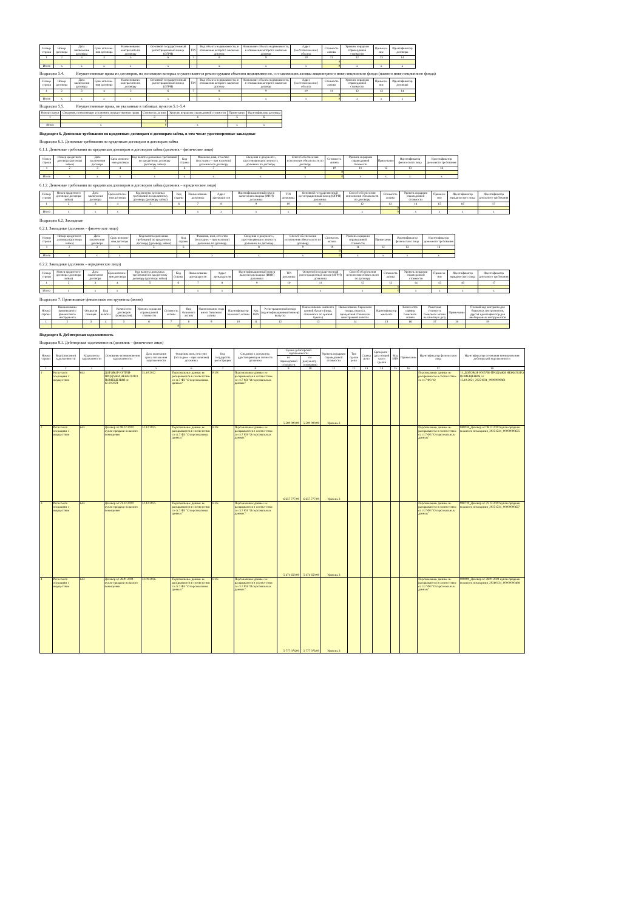| Номер строки | Номер договора | Дата заключения договора | Срок исполне-ния договора | Наименование контрагента по договору | Основной государственный регистрационный номер (ОГРН) | TIN | Вид объекта недвижимости, в отношении которого заключен договор | Назначение объекта недвижимости, в отношении которого заключен договор | Адрес (местоположение) объекта | Стоимость актива | Уровень иерархии справедливой стоимости | Примеча-ние | Идентификатор договора |
| --- | --- | --- | --- | --- | --- | --- | --- | --- | --- | --- | --- | --- | --- |
| 1 | 2 | 3 | 4 | 5 | 6 | 7 | 8 | 9 | 10 | 11 | 12 | 13 | 14 |
| | | | | | | | | | | 0 | | | |
| Итого | x | x | x | x | x | | x | x | x | 0 | x | x | x |
Подраздел 5.4. Имущественные права из договоров, на основании которых осуществляется реконструкция объектов недвижимости, составляющих активы акционерного инвестиционного фонда (паевого инвестиционного фонда)
| Номер строки | Номер договора | Дата заключения договора | Срок исполне-ния договора | Наименование контрагента по договору | Основной государственный регистрационный номер (ОГРН) | TIN | Вид объекта недвижимости, в отношении которого заключен договор | Назначение объекта недвижимости, в отношении которого заключен договор | Адрес (местоположение) объекта | Стоимость актива | Уровень иерархии справедливой стоимости | Примеча-ние | Идентификатор договора |
| --- | --- | --- | --- | --- | --- | --- | --- | --- | --- | --- | --- | --- | --- |
| 1 | 2 | 3 | 4 | 5 | 6 | 7 | 8 | 9 | 10 | 11 | 12 | 13 | 14 |
| | | | | | | | | | | 0 | | | |
| Итого | x | x | x | x | x | | x | x | x | 0 | x | x | x |
Подраздел 5.5. Имущественные права, не указанные в таблицах пунктов 5.1–5.4
| Номер строки | Сведения, позволяющие установить имущественные права | Стоимость актива | Уровень иерархии справедливой стоимости | Примечание | Идентификатор договора |
| --- | --- | --- | --- | --- | --- |
| 1 | 2 | 3 | 4 | 5 | 6 |
| | | 0 | | | |
| Итого | x | 0 | x | x | x |
Подраздел 6. Денежные требования по кредитным договорам и договорам займа, в том числе удостоверенные закладные
Подраздел 6.1. Денежные требования по кредитным договорам и договорам займа
6.1.1. Денежные требования по кредитным договорам и договорам займа (должник – физическое лицо)
| Номер строки | Номер кредитного договора (договора займа) | Дата заключения договора | Срок исполне-ния договора | Код валюты денежных требований по кредитному договору (договору займа) | Код страны | Фамилия, имя, отчество (последнее – при наличии) должника по договору | Сведения о документе, удостоверяющем личность должника по договору | Способ обеспечения исполнения обязательств по договору | Стоимость актива | Уровень иерархии справедливой стоимости | Примечание | Идентификатор физического лица | Идентификатор денежного требования |
| --- | --- | --- | --- | --- | --- | --- | --- | --- | --- | --- | --- | --- | --- |
| 1 | 2 | 3 | 4 | 5 | 6 | 7 | 8 | 9 | 10 | 11 | 12 | 13 | 14 |
| | | | | | | | | | 0 | | | | |
| Итого | x | x | x | x | x | x | x | x | 0 | x | x | x | x |
6.1.2. Денежные требования по кредитным договорам и договорам займа (должник – юридическое лицо)
| Номер строки | Номер кредитного договора (договора займа) | Дата заключения договора | Срок исполне-ния договора | Код валюты денежных требований по кредитному договору (договору займа) | Код страны | Наименование должника | Адрес арендодателя | Идентификационный номер налогоплательщика (ИНН) должника | TIN должника | Основной государственный регистрационный номер (ОГРН) должника | Способ обеспечения исполнения обязательств по договору | Стоимость актива | Уровень иерархии справедливой стоимости | Примеча-ние | Идентификатор юридического лица | Идентификатор денежного требования |
| --- | --- | --- | --- | --- | --- | --- | --- | --- | --- | --- | --- | --- | --- | --- | --- | --- |
| 1 | 2 | 3 | 4 | 5 | 6 | 7 | 8 | 9 | 10 | 11 | 12 | 13 | 14 | 15 | 16 | 17 |
| | | | | | | | | | | | | 0 | | | | |
| Итого | x | x | x | | | x | x | x | x | | x | 0 | x | x | x | x |
Подраздел 6.2. Закладные
6.2.1. Закладные (должник – физическое лицо)
| Номер строки | Номер кредитного договора (договора займа) | Дата заключения договора | Срок исполне-ния договора | Код валюты денежных требований по кредитному договору (договору займа) | Код страны | Фамилия, имя, отчество (последнее – при наличии) должника по договору | Сведения о документе, удостоверяющем личность должника по договору | Способ обеспечения исполнения обязательств по договору | Стоимость актива | Уровень иерархии справедливой стоимости | Примечание | Идентификатор физического лица | Идентификатор денежного требования |
| --- | --- | --- | --- | --- | --- | --- | --- | --- | --- | --- | --- | --- | --- |
| 1 | 2 | 3 | 4 | 5 | 6 | 7 | 8 | 9 | 10 | 11 | 12 | 13 | 14 |
| | | | | | | | | | 0 | | | | |
| Итого | x | x | x | | | x | x | x | 0 | x | x | x | x |
6.2.2. Закладные (должник – юридическое лицо)
| Номер строки | Номер кредитного договора (договора займа) | Дата заключения договора | Срок исполне-ния договора | Код валюты денежных требований по кредитному договору (договору займа) | Код страны | Наименование арендодателя | Адрес арендодателя | Идентификационный номер налогоплательщика (ИНН) должника | TIN должника | Основной государственный регистрационный номер (ОГРН) должника | Способ обеспечения исполнения обязательств по договору | Стоимость актива | Уровень иерархии справедливой стоимости | Примеча-ние | Идентификатор юридического лица | Идентификатор денежного требования |
| --- | --- | --- | --- | --- | --- | --- | --- | --- | --- | --- | --- | --- | --- | --- | --- | --- |
| 1 | 2 | 3 | 4 | 5 | 6 | 7 | 8 | 9 | 10 | 11 | 12 | 13 | 14 | 15 | 16 | 17 |
| | | | | | | | | | | | | 0 | | | | |
| Итого | x | x | x | | | x | x | | | x | x | 0 | x | x | x | x |
Подраздел 7. Производные финансовые инструменты (актив)
| Номер строки | Наименование производного финансового инструмента | Открытая позиция | Код валюты | Количество договоров (контрактов) | Уровень иерархии справедливой стоимости | Стоимость актива | Вид базисного актива | Наименование вида иного базисного актива | Идентификатор базисного актива | Код ISIN | Регистрационный номер (идентификационный номер) выпуска | Наименование эмитента ценной бумаги (лица, обязанного по ценной бумаге) | Наименование биржевого товара, индекса, процентной ставки или иностранной валюты | Идентификатор эмитента | Количество единиц базисного актива | Рыночная стоимость базисного актива на отчетную дату | Примечание | Полный код контракта для биржевых инструментов, другой идентификатор для внебиржевых инструментов |
| --- | --- | --- | --- | --- | --- | --- | --- | --- | --- | --- | --- | --- | --- | --- | --- | --- | --- | --- |
| 1 | 2 | 3 | 4 | 5 | 6 | 7 | 8 | 9 | 10 | 11 | 12 | 13 | 14 | 15 | 16 | 17 | 18 | 19 |
| | | | | | | 0 | | | | | | | | | | | | |
Подраздел 8. Дебиторская задолженность
Подраздел 8.1. Дебиторская задолженность (должник – физическое лицо)
| Номер строки | Вид (описание) задолженности | Код валюты задолженности | Основание возникновения задолженности | Дата окончания срока погашения задолженности | Фамилия, имя, отчество (последнее – при наличии) должника | Код государства регистрации | Сведения о документе, удостоверяющем личность должника | Сумма дебиторской задолженности | | Уровень иерархии справедливой стоимости | Тип сделки репо | Ставка репо | Срок репо - дата второй части сделки | Код ISIN | Примечание | Идентификатор физического лица | Идентификатор основания возникновения дебиторской задолженности |
| --- | --- | --- | --- | --- | --- | --- | --- | --- | --- | --- | --- | --- | --- | --- | --- | --- | --- |
| | | | | | | | | по справедливой стоимости | по документу-основанию | | | | | | | | |
| 1 | 2 | 3 | 4 | 5 | 6 | 7 | 8 | 9 | 10 | 11 | 12 | 13 | 14 | 15 | 16 | 17 | 18 |
| 1 | Расчеты по операциям с имуществом | 643 | ДОГОВОР КУПЛИ-ПРОДАЖИ НЕЖИЛОГО ПОМЕЩЕНИЯ от 12.10.2021 | 31.10.2022 | Персональные данные не раскрываются в соответствие со ст.7 ФЗ "О персональных данных" | RUS | Персональные данные не раскрываются в соответствие со ст.7 ФЗ "О персональных данных" | 5 500 000,00 | 5 500 000,00 | Уровень 3 | | | | | | Персональные данные не раскрываются в соответствие со ст.7 ФЗ "О | 11_ДОГОВОР КУПЛИ-ПРОДАЖИ НЕЖИЛОГО ПОМЕЩЕНИЯ от 12.10.2021_20221031_90000000861 |
| 2 | Расчеты по операциям с имуществом | 643 | Договор от 08.12.2020 купли-продажи нежилого помещения | 31.12.2025 | Персональные данные не раскрываются в соответствие со ст.7 ФЗ "О персональных данных" | RUS | Персональные данные не раскрываются в соответствие со ст.7 ФЗ "О персональных данных" | 6 657 777,00 | 6 657 777,00 | Уровень 3 | | | | | | Персональные данные не раскрываются в соответствие со ст.7 ФЗ "О персональных данных" | 989059_Договор от 08.12.2020 купли-продажи нежилого помещения_20251231_00000000625 |
| 3 | Расчеты по операциям с имуществом | 643 | Договор от 21.12.2020 купли-продажи нежилого помещения | 31.12.2025 | Персональные данные не раскрываются в соответствие со ст.7 ФЗ "О персональных данных" | RUS | Персональные данные не раскрываются в соответствие со ст.7 ФЗ "О персональных данных" | 5 471 650,00 | 5 471 650,00 | Уровень 3 | | | | | | Персональные данные не раскрываются в соответствие со ст.7 ФЗ "О персональных данных" | 998719_Договор от 21.12.2020 купли-продажи нежилого помещения_20251231_00000000627 |
| 4 | Расчеты по операциям с имуществом | 643 | Договор от 28.01.2021 купли-продажи нежилого помещения | 31.01.2026 | Персональные данные не раскрываются в соответствие со ст.7 ФЗ "О персональных данных" | RUS | Персональные данные не раскрываются в соответствие со ст.7 ФЗ "О персональных данных" | 5 777 076,00 | 5 777 076,00 | Уровень 3 | | | | | | Персональные данные не раскрываются в соответствие со ст.7 ФЗ "О персональных данных" | 900009_Договор от 28.01.2021 купли-продажи нежилого помещения_20260131_00000000488 |